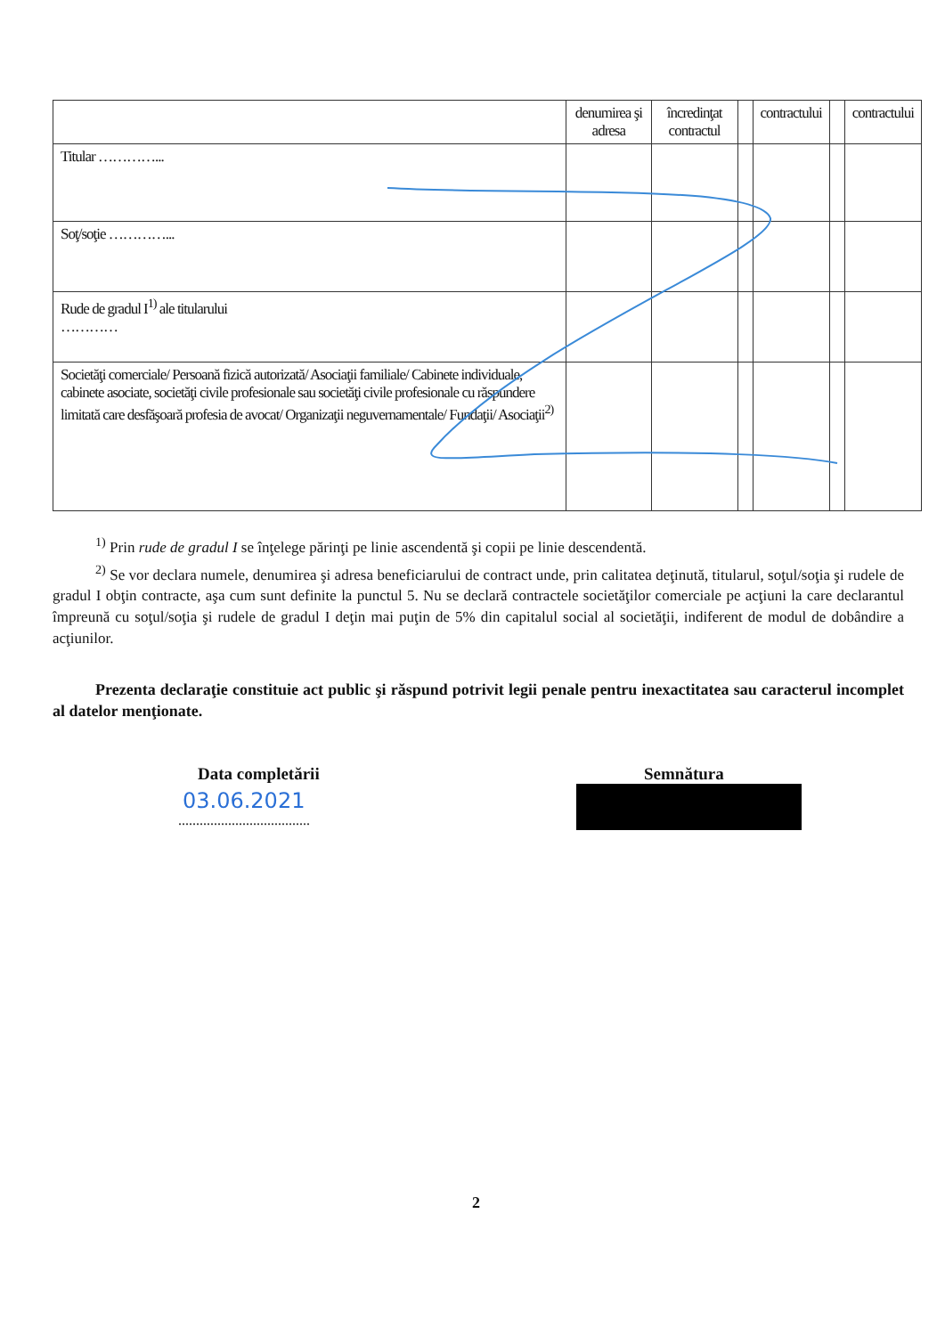| | denumirea şi adresa | încredinţat contractul | | contractului | | contractului |
| --- | --- | --- | --- | --- | --- | --- |
| Titular …………... | | | | | | |
| Soţ/soţie …………... | | | | | | |
| Rude de gradul I<sup>1)</sup> ale titularului ………… | | | | | | |
| Societăţi comerciale/ Persoană fizică autorizată/ Asociaţii familiale/ Cabinete individuale, cabinete asociate, societăţi civile profesionale sau societăţi civile profesionale cu răspundere limitată care desfăşoară profesia de avocat/ Organizaţii neguvernamentale/ Fundaţii/ Asociaţii<sup>2)</sup> | | | | | | |
<sup>1)</sup> Prin rude de gradul I se înţelege părinţi pe linie ascendentă şi copii pe linie descendentă.
<sup>2)</sup> Se vor declara numele, denumirea şi adresa beneficiarului de contract unde, prin calitatea deţinută, titularul, soţul/soţia şi rudele de gradul I obţin contracte, aşa cum sunt definite la punctul 5. Nu se declară contractele societăţilor comerciale pe acţiuni la care declarantul împreună cu soţul/soţia şi rudele de gradul I deţin mai puţin de 5% din capitalul social al societăţii, indiferent de modul de dobândire a acţiunilor.
Prezenta declaraţie constituie act public şi răspund potrivit legii penale pentru inexactitatea sau caracterul incomplet al datelor menţionate.
Data completării
03.06.2021
.....................................
Semnătura
2